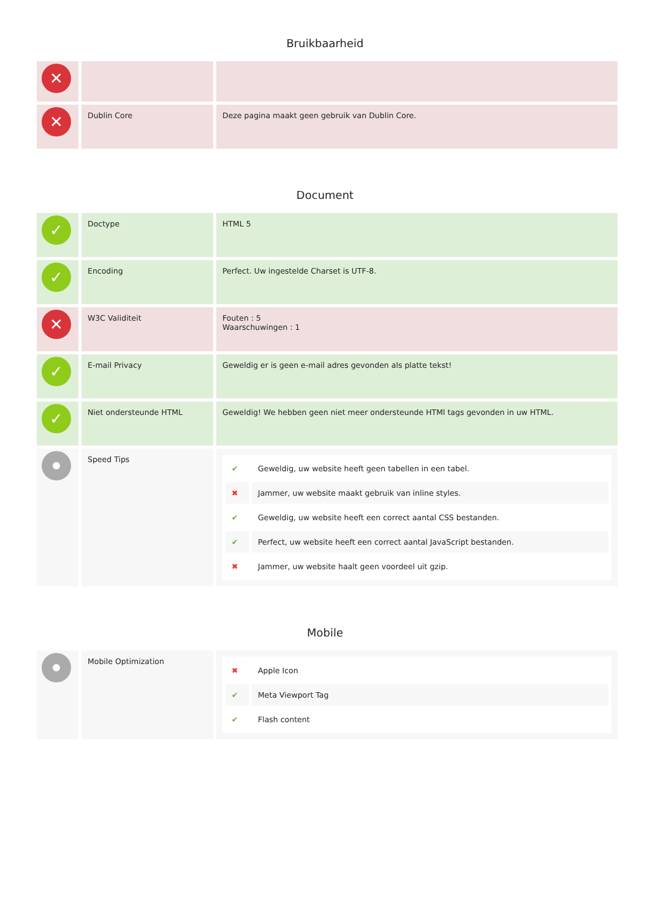Bruikbaarheid
| ✕ | | |
| ✕ | Dublin Core | Deze pagina maakt geen gebruik van Dublin Core. |
Document
| ✓ | Doctype | HTML 5 |
| ✓ | Encoding | Perfect. Uw ingestelde Charset is UTF-8. |
| ✕ | W3C Validiteit | Fouten : 5 Waarschuwingen : 1 |
| ✓ | E-mail Privacy | Geweldig er is geen e-mail adres gevonden als platte tekst! |
| ✓ | Niet ondersteunde HTML | Geweldig! We hebben geen niet meer ondersteunde HTMl tags gevonden in uw HTML. |
| | Speed Tips | / ✔ / Geweldig, uw website heeft geen tabellen in een tabel. / / ✖ / Jammer, uw website maakt gebruik van inline styles. / / ✔ / Geweldig, uw website heeft een correct aantal CSS bestanden. / / ✔ / Perfect, uw website heeft een correct aantal JavaScript bestanden. / / ✖ / Jammer, uw website haalt geen voordeel uit gzip. / |
Mobile
| | Mobile Optimization | / ✖ / Apple Icon / / ✔ / Meta Viewport Tag / / ✔ / Flash content / |